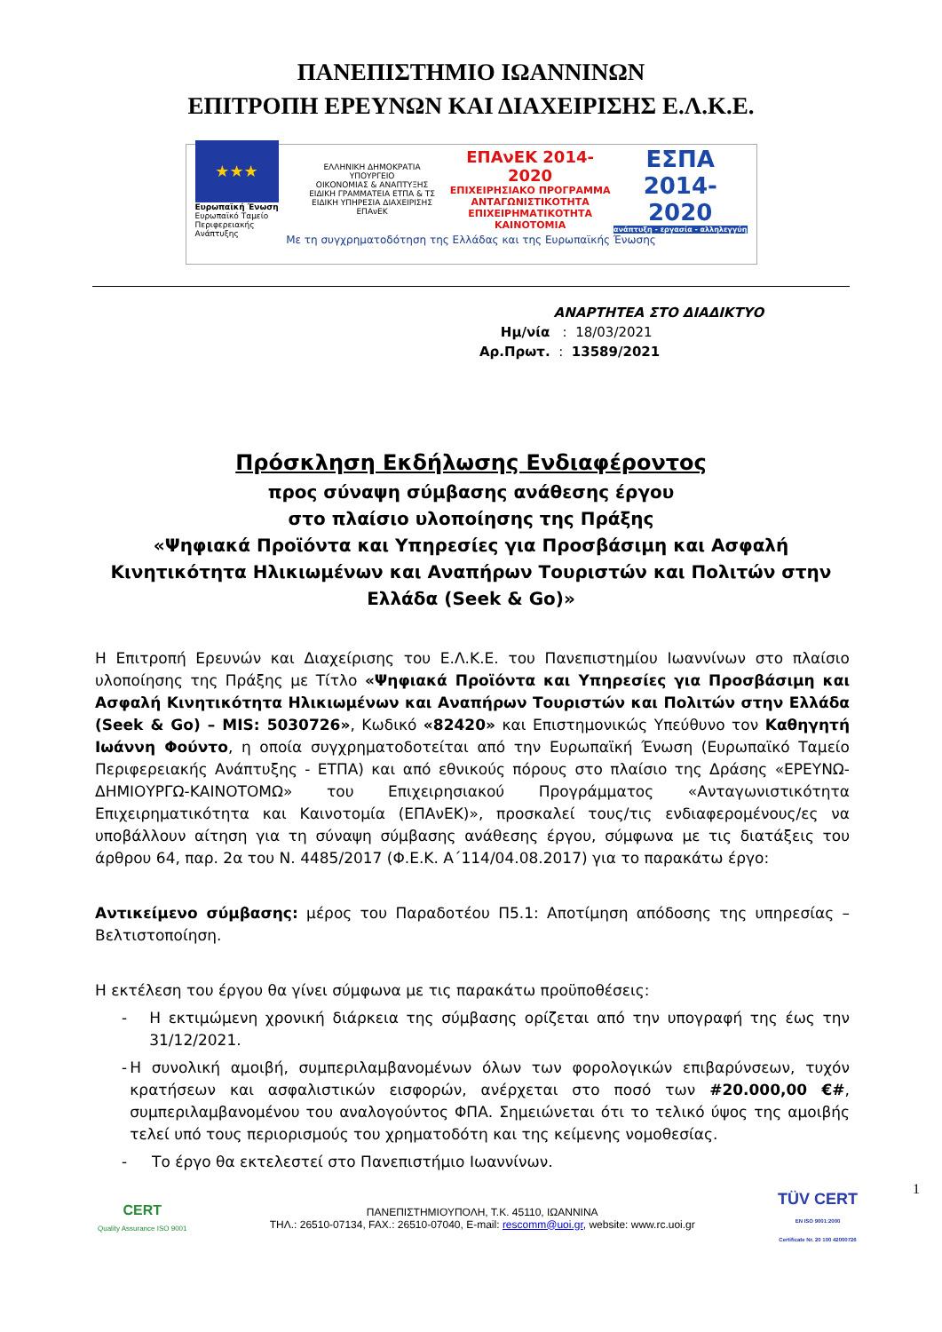ΠΑΝΕΠΙΣΤΗΜΙΟ ΙΩΑΝΝΙΝΩΝ
ΕΠΙΤΡΟΠΗ ΕΡΕΥΝΩΝ ΚΑΙ ΔΙΑΧΕΙΡΙΣΗΣ Ε.Λ.Κ.Ε.
★★★
Ευρωπαϊκή Ένωση
Ευρωπαϊκό Ταμείο
Περιφερειακής Ανάπτυξης
ΕΛΛΗΝΙΚΗ ΔΗΜΟΚΡΑΤΙΑ
ΥΠΟΥΡΓΕΙΟ
ΟΙΚΟΝΟΜΙΑΣ & ΑΝΑΠΤΥΞΗΣ
ΕΙΔΙΚΗ ΓΡΑΜΜΑΤΕΙΑ ΕΤΠΑ & ΤΣ
ΕΙΔΙΚΗ ΥΠΗΡΕΣΙΑ ΔΙΑΧΕΙΡΙΣΗΣ ΕΠΑνΕΚ
ΕΠΑνΕΚ 2014-2020
ΕΠΙΧΕΙΡΗΣΙΑΚΟ ΠΡΟΓΡΑΜΜΑ
ΑΝΤΑΓΩΝΙΣΤΙΚΟΤΗΤΑ
ΕΠΙΧΕΙΡΗΜΑΤΙΚΟΤΗΤΑ
ΚΑΙΝΟΤΟΜΙΑ
ΕΣΠΑ
2014-2020
ανάπτυξη - εργασία - αλληλεγγύη
Με τη συγχρηματοδότηση της Ελλάδας και της Ευρωπαϊκής Ένωσης
ΑΝΑΡΤΗΤΕΑ ΣΤΟ ΔΙΑΔΙΚΤΥΟ
Ημ/νία : 18/03/2021
Αρ.Πρωτ. : 13589/2021
Πρόσκληση Εκδήλωσης Ενδιαφέροντος
προς σύναψη σύμβασης ανάθεσης έργου
στο πλαίσιο υλοποίησης της Πράξης
«Ψηφιακά Προϊόντα και Υπηρεσίες για Προσβάσιμη και Ασφαλή Κινητικότητα Ηλικιωμένων και Αναπήρων Τουριστών και Πολιτών στην Ελλάδα (Seek & Go)»
Η Επιτροπή Ερευνών και Διαχείρισης του Ε.Λ.Κ.Ε. του Πανεπιστημίου Ιωαννίνων στο πλαίσιο υλοποίησης της Πράξης με Τίτλο «Ψηφιακά Προϊόντα και Υπηρεσίες για Προσβάσιμη και Ασφαλή Κινητικότητα Ηλικιωμένων και Αναπήρων Τουριστών και Πολιτών στην Ελλάδα (Seek & Go) – MIS: 5030726», Κωδικό «82420» και Επιστημονικώς Υπεύθυνο τον Καθηγητή Ιωάννη Φούντο, η οποία συγχρηματοδοτείται από την Ευρωπαϊκή Ένωση (Ευρωπαϊκό Ταμείο Περιφερειακής Ανάπτυξης - ΕΤΠΑ) και από εθνικούς πόρους στο πλαίσιο της Δράσης «ΕΡΕΥΝΩ-ΔΗΜΙΟΥΡΓΩ-ΚΑΙΝΟΤΟΜΩ» του Επιχειρησιακού Προγράμματος «Ανταγωνιστικότητα Επιχειρηματικότητα και Καινοτομία (ΕΠΑνΕΚ)», προσκαλεί τους/τις ενδιαφερομένους/ες να υποβάλλουν αίτηση για τη σύναψη σύμβασης ανάθεσης έργου, σύμφωνα με τις διατάξεις του άρθρου 64, παρ. 2α του Ν. 4485/2017 (Φ.Ε.Κ. Α΄114/04.08.2017) για το παρακάτω έργο:
Αντικείμενο σύμβασης: μέρος του Παραδοτέου Π5.1: Αποτίμηση απόδοσης της υπηρεσίας – Βελτιστοποίηση.
Η εκτέλεση του έργου θα γίνει σύμφωνα με τις παρακάτω προϋποθέσεις:
- Η εκτιμώμενη χρονική διάρκεια της σύμβασης ορίζεται από την υπογραφή της έως την 31/12/2021.
- Η συνολική αμοιβή, συμπεριλαμβανομένων όλων των φορολογικών επιβαρύνσεων, τυχόν κρατήσεων και ασφαλιστικών εισφορών, ανέρχεται στο ποσό των #20.000,00 €#, συμπεριλαμβανομένου του αναλογούντος ΦΠΑ. Σημειώνεται ότι το τελικό ύψος της αμοιβής τελεί υπό τους περιορισμούς του χρηματοδότη και της κείμενης νομοθεσίας.
- Το έργο θα εκτελεστεί στο Πανεπιστήμιο Ιωαννίνων.
CERT
Quality Assurance ISO 9001
ΠΑΝΕΠΙΣΤΗΜΙΟΥΠΟΛΗ, Τ.Κ. 45110, ΙΩΑΝΝΙΝΑ
ΤΗΛ.: 26510-07134, FAX.: 26510-07040, E-mail: rescomm@uoi.gr, website: www.rc.uoi.gr
TÜV CERT
EN ISO 9001:2000
Certificate Nr. 20 100 42000726
1